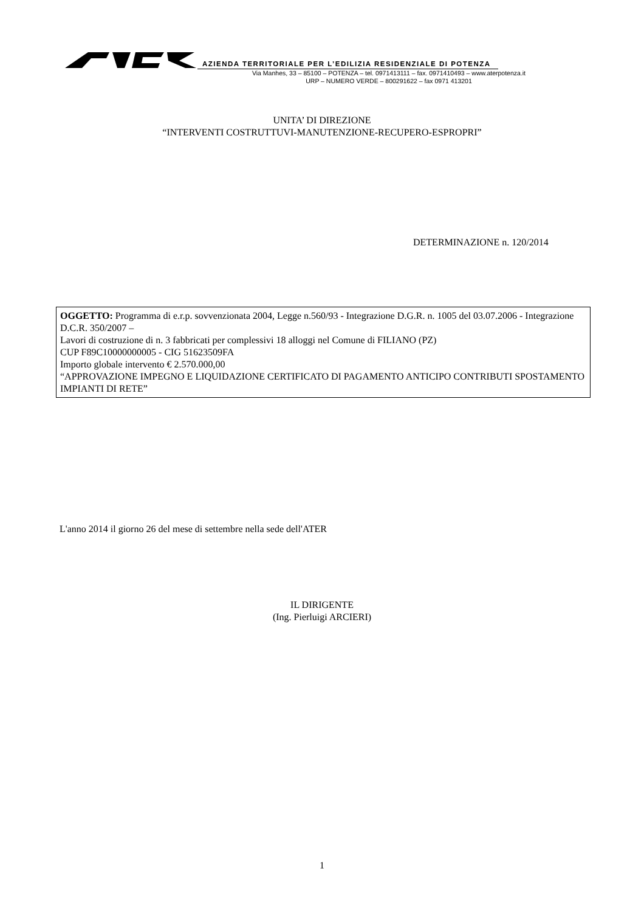AZIENDA TERRITORIALE PER L’EDILIZIA RESIDENZIALE DI POTENZA
Via Manhes, 33 – 85100 – POTENZA – tel. 0971413111 – fax. 0971410493 – www.aterpotenza.it
URP – NUMERO VERDE – 800291622 – fax 0971 413201
UNITA’ DI DIREZIONE
“INTERVENTI COSTRUTTUVI-MANUTENZIONE-RECUPERO-ESPROPRI”
DETERMINAZIONE n. 120/2014
OGGETTO: Programma di e.r.p. sovvenzionata 2004, Legge n.560/93 - Integrazione D.G.R. n. 1005 del 03.07.2006 - Integrazione D.C.R. 350/2007 –
Lavori di costruzione di n. 3 fabbricati per complessivi 18 alloggi nel Comune di FILIANO (PZ)
CUP F89C10000000005 - CIG 51623509FA
Importo globale intervento € 2.570.000,00
“APPROVAZIONE IMPEGNO E LIQUIDAZIONE CERTIFICATO DI PAGAMENTO ANTICIPO CONTRIBUTI SPOSTAMENTO IMPIANTI DI RETE”
L'anno 2014 il giorno 26 del mese di settembre nella sede dell'ATER
IL DIRIGENTE
(Ing. Pierluigi ARCIERI)
1